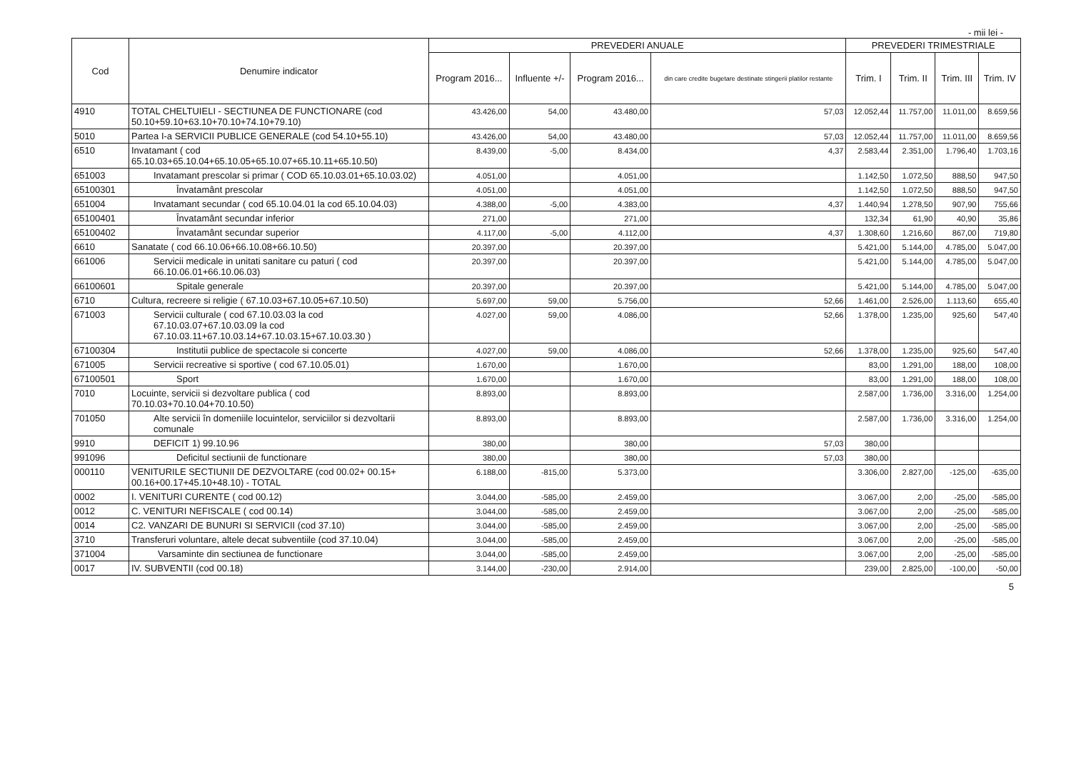- mii lei -
| Cod | Denumire indicator | PREVEDERI ANUALE | | | | PREVEDERI TRIMESTRIALE | | | |
| --- | --- | --- | --- | --- | --- | --- | --- | --- | --- |
| | | Program 2016... | Influente +/- | Program 2016... | din care credite bugetare destinate stingerii platilor restante | Trim. I | Trim. II | Trim. III | Trim. IV |
| 4910 | TOTAL CHELTUIELI - SECTIUNEA DE FUNCTIONARE (cod 50.10+59.10+63.10+70.10+74.10+79.10) | 43.426,00 | 54,00 | 43.480,00 | 57,03 | 12.052,44 | 11.757,00 | 11.011,00 | 8.659,56 |
| 5010 | Partea I-a SERVICII PUBLICE GENERALE (cod 54.10+55.10) | 43.426,00 | 54,00 | 43.480,00 | 57,03 | 12.052,44 | 11.757,00 | 11.011,00 | 8.659,56 |
| 6510 | Invatamant ( cod 65.10.03+65.10.04+65.10.05+65.10.07+65.10.11+65.10.50) | 8.439,00 | -5,00 | 8.434,00 | 4,37 | 2.583,44 | 2.351,00 | 1.796,40 | 1.703,16 |
| 651003 | Invatamant prescolar si primar ( COD 65.10.03.01+65.10.03.02) | 4.051,00 | | 4.051,00 | | 1.142,50 | 1.072,50 | 888,50 | 947,50 |
| 65100301 | Învatamânt prescolar | 4.051,00 | | 4.051,00 | | 1.142,50 | 1.072,50 | 888,50 | 947,50 |
| 651004 | Invatamant secundar ( cod 65.10.04.01 la cod 65.10.04.03) | 4.388,00 | -5,00 | 4.383,00 | 4,37 | 1.440,94 | 1.278,50 | 907,90 | 755,66 |
| 65100401 | Învatamânt secundar inferior | 271,00 | | 271,00 | | 132,34 | 61,90 | 40,90 | 35,86 |
| 65100402 | Învatamânt secundar superior | 4.117,00 | -5,00 | 4.112,00 | 4,37 | 1.308,60 | 1.216,60 | 867,00 | 719,80 |
| 6610 | Sanatate ( cod 66.10.06+66.10.08+66.10.50) | 20.397,00 | | 20.397,00 | | 5.421,00 | 5.144,00 | 4.785,00 | 5.047,00 |
| 661006 | Servicii medicale in unitati sanitare cu paturi ( cod 66.10.06.01+66.10.06.03) | 20.397,00 | | 20.397,00 | | 5.421,00 | 5.144,00 | 4.785,00 | 5.047,00 |
| 66100601 | Spitale generale | 20.397,00 | | 20.397,00 | | 5.421,00 | 5.144,00 | 4.785,00 | 5.047,00 |
| 6710 | Cultura, recreere si religie ( 67.10.03+67.10.05+67.10.50) | 5.697,00 | 59,00 | 5.756,00 | 52,66 | 1.461,00 | 2.526,00 | 1.113,60 | 655,40 |
| 671003 | Servicii culturale ( cod 67.10.03.03 la cod 67.10.03.07+67.10.03.09 la cod 67.10.03.11+67.10.03.14+67.10.03.15+67.10.03.30 ) | 4.027,00 | 59,00 | 4.086,00 | 52,66 | 1.378,00 | 1.235,00 | 925,60 | 547,40 |
| 67100304 | Institutii publice de spectacole si concerte | 4.027,00 | 59,00 | 4.086,00 | 52,66 | 1.378,00 | 1.235,00 | 925,60 | 547,40 |
| 671005 | Servicii recreative si sportive ( cod 67.10.05.01) | 1.670,00 | | 1.670,00 | | 83,00 | 1.291,00 | 188,00 | 108,00 |
| 67100501 | Sport | 1.670,00 | | 1.670,00 | | 83,00 | 1.291,00 | 188,00 | 108,00 |
| 7010 | Locuinte, servicii si dezvoltare publica ( cod 70.10.03+70.10.04+70.10.50) | 8.893,00 | | 8.893,00 | | 2.587,00 | 1.736,00 | 3.316,00 | 1.254,00 |
| 701050 | Alte servicii în domeniile locuintelor, serviciilor si dezvoltarii comunale | 8.893,00 | | 8.893,00 | | 2.587,00 | 1.736,00 | 3.316,00 | 1.254,00 |
| 9910 | DEFICIT 1) 99.10.96 | 380,00 | | 380,00 | 57,03 | 380,00 | | | |
| 991096 | Deficitul sectiunii de functionare | 380,00 | | 380,00 | 57,03 | 380,00 | | | |
| 000110 | VENITURILE SECTIUNII DE DEZVOLTARE (cod 00.02+ 00.15+ 00.16+00.17+45.10+48.10) - TOTAL | 6.188,00 | -815,00 | 5.373,00 | | 3.306,00 | 2.827,00 | -125,00 | -635,00 |
| 0002 | I. VENITURI CURENTE ( cod 00.12) | 3.044,00 | -585,00 | 2.459,00 | | 3.067,00 | 2,00 | -25,00 | -585,00 |
| 0012 | C. VENITURI NEFISCALE ( cod 00.14) | 3.044,00 | -585,00 | 2.459,00 | | 3.067,00 | 2,00 | -25,00 | -585,00 |
| 0014 | C2. VANZARI DE BUNURI SI SERVICII (cod 37.10) | 3.044,00 | -585,00 | 2.459,00 | | 3.067,00 | 2,00 | -25,00 | -585,00 |
| 3710 | Transferuri voluntare, altele decat subventiile (cod 37.10.04) | 3.044,00 | -585,00 | 2.459,00 | | 3.067,00 | 2,00 | -25,00 | -585,00 |
| 371004 | Varsaminte din sectiunea de functionare | 3.044,00 | -585,00 | 2.459,00 | | 3.067,00 | 2,00 | -25,00 | -585,00 |
| 0017 | IV. SUBVENTII (cod 00.18) | 3.144,00 | -230,00 | 2.914,00 | | 239,00 | 2.825,00 | -100,00 | -50,00 |
5